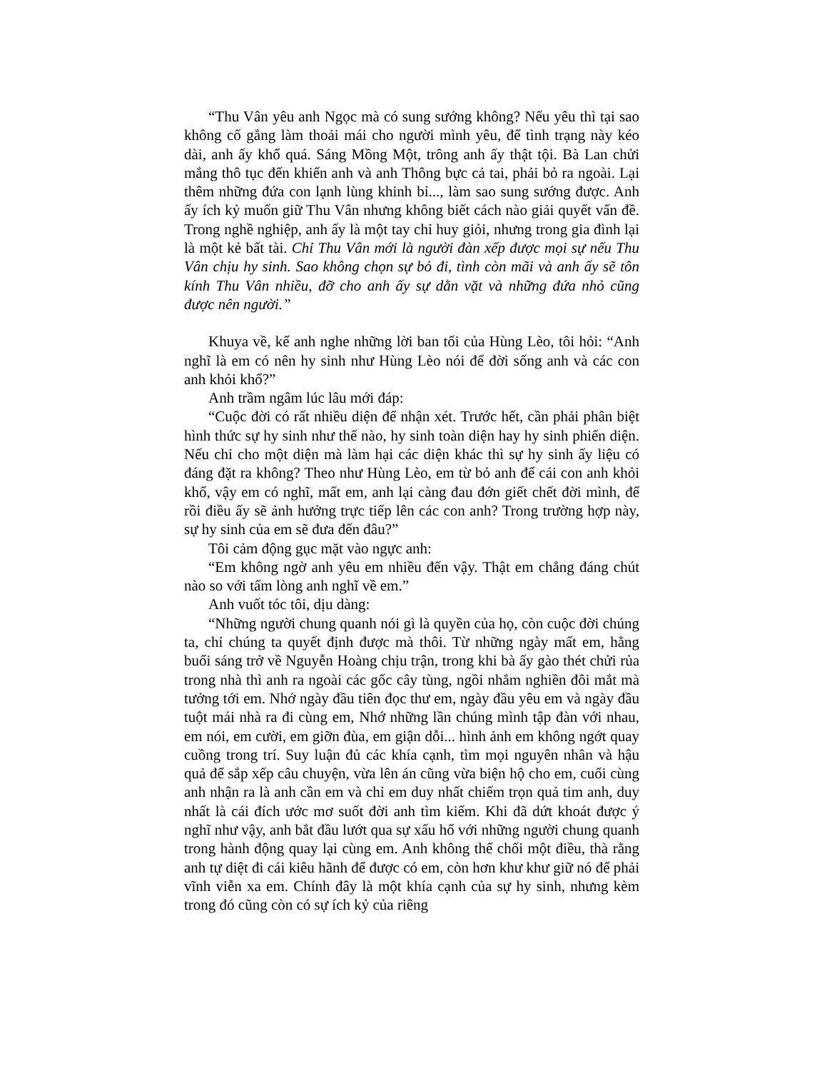“Thu Vân yêu anh Ngọc mà có sung sướng không? Nếu yêu thì tại sao không cố gắng làm thoải mái cho người mình yêu, để tình trạng này kéo dài, anh ấy khổ quá. Sáng Mồng Một, trông anh ấy thật tội. Bà Lan chửi mắng thô tục đến khiến anh và anh Thông bực cả tai, phải bỏ ra ngoài. Lại thêm những đứa con lạnh lùng khinh bỉ..., làm sao sung sướng được. Anh ấy ích kỷ muốn giữ Thu Vân nhưng không biết cách nào giải quyết vấn đề. Trong nghề nghiệp, anh ấy là một tay chỉ huy giỏi, nhưng trong gia đình lại là một kẻ bất tài. Chỉ Thu Vân mới là người đàn xếp được mọi sự nếu Thu Vân chịu hy sinh. Sao không chọn sự bỏ đi, tình còn mãi và anh ấy sẽ tôn kính Thu Vân nhiều, đỡ cho anh ấy sự dằn vặt và những đứa nhỏ cũng được nên người.”
Khuya về, kể anh nghe những lời ban tối của Hùng Lèo, tôi hỏi: “Anh nghĩ là em có nên hy sinh như Hùng Lèo nói để đời sống anh và các con anh khỏi khổ?”
Anh trầm ngâm lúc lâu mới đáp:
“Cuộc đời có rất nhiều diện để nhận xét. Trước hết, cần phải phân biệt hình thức sự hy sinh như thế nào, hy sinh toàn diện hay hy sinh phiến diện. Nếu chỉ cho một diện mà làm hại các diện khác thì sự hy sinh ấy liệu có đáng đặt ra không? Theo như Hùng Lèo, em từ bỏ anh để cái con anh khỏi khổ, vậy em có nghĩ, mất em, anh lại càng đau đớn giết chết đời mình, để rồi điều ấy sẽ ảnh hưởng trực tiếp lên các con anh? Trong trường hợp này, sự hy sinh của em sẽ đưa đến đâu?”
Tôi cảm động gục mặt vào ngực anh:
“Em không ngờ anh yêu em nhiều đến vậy. Thật em chẳng đáng chút nào so với tấm lòng anh nghĩ về em.”
Anh vuốt tóc tôi, dịu dàng:
“Những người chung quanh nói gì là quyền của họ, còn cuộc đời chúng ta, chỉ chúng ta quyết định được mà thôi. Từ những ngày mất em, hằng buổi sáng trở về Nguyễn Hoàng chịu trận, trong khi bà ấy gào thét chửi rủa trong nhà thì anh ra ngoài các gốc cây tùng, ngồi nhắm nghiền đôi mắt mà tưởng tới em. Nhớ ngày đầu tiên đọc thư em, ngày đầu yêu em và ngày đầu tuột mái nhà ra đi cùng em, Nhớ những lần chúng mình tập đàn với nhau, em nói, em cười, em giỡn đùa, em giận dỗi... hình ảnh em không ngớt quay cuồng trong trí. Suy luận đủ các khía cạnh, tìm mọi nguyên nhân và hậu quả để sắp xếp câu chuyện, vừa lên án cũng vừa biện hộ cho em, cuối cùng anh nhận ra là anh cần em và chỉ em duy nhất chiếm trọn quả tim anh, duy nhất là cái đích ước mơ suốt đời anh tìm kiếm. Khi đã dứt khoát được ý nghĩ như vậy, anh bắt đầu lướt qua sự xấu hổ với những người chung quanh trong hành động quay lại cùng em. Anh không thể chối một điều, thà rằng anh tự diệt đi cái kiêu hãnh để được có em, còn hơn khư khư giữ nó để phải vĩnh viễn xa em. Chính đây là một khía cạnh của sự hy sinh, nhưng kèm trong đó cũng còn có sự ích kỷ của riêng